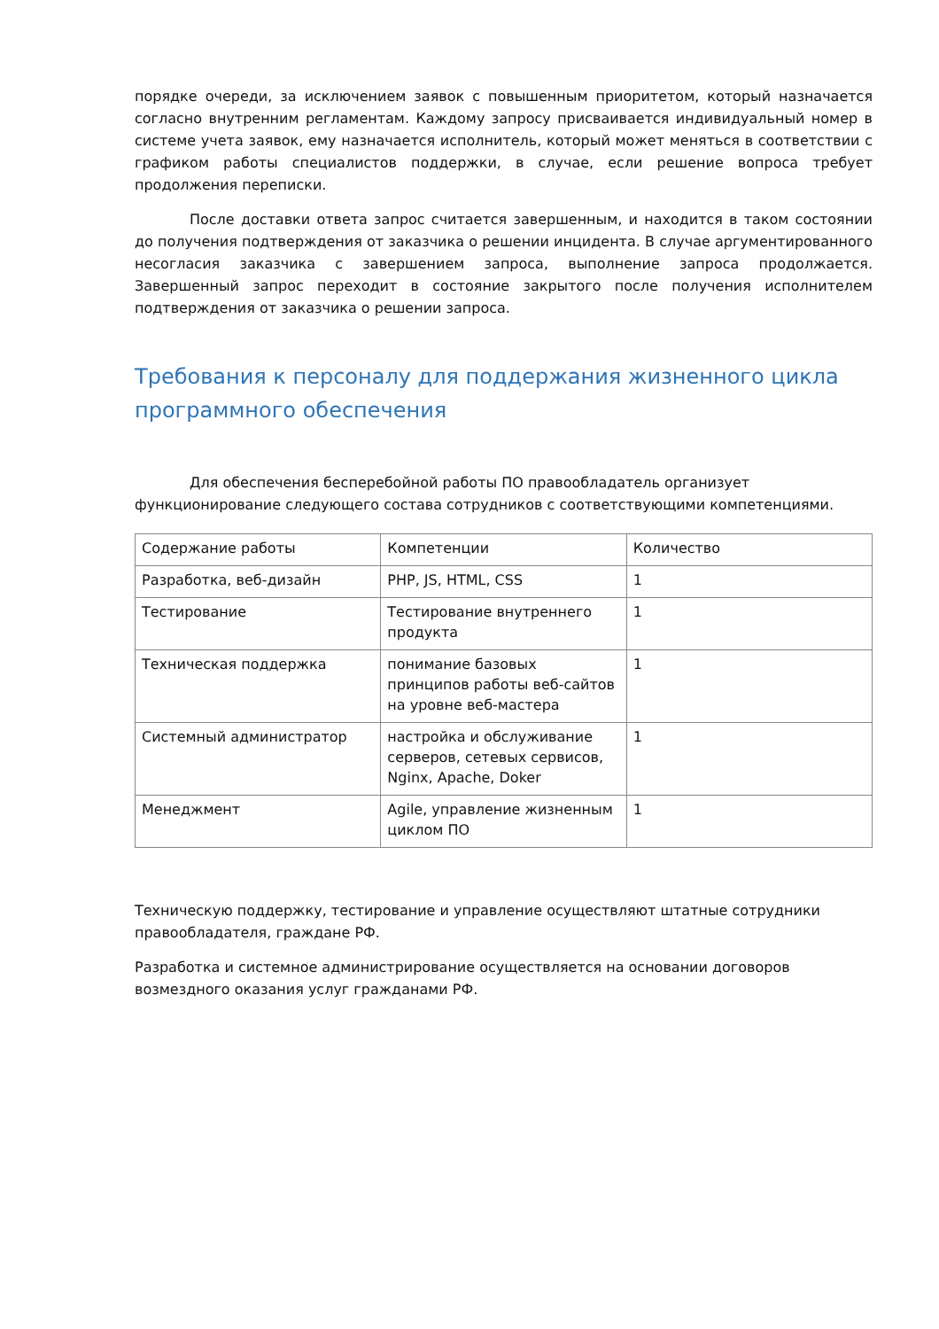порядке очереди, за исключением заявок с повышенным приоритетом, который назначается согласно внутренним регламентам. Каждому запросу присваивается индивидуальный номер в системе учета заявок, ему назначается исполнитель, который может меняться в соответствии с графиком работы специалистов поддержки, в случае, если решение вопроса требует продолжения переписки.
После доставки ответа запрос считается завершенным, и находится в таком состоянии до получения подтверждения от заказчика о решении инцидента. В случае аргументированного несогласия заказчика с завершением запроса, выполнение запроса продолжается. Завершенный запрос переходит в состояние закрытого после получения исполнителем подтверждения от заказчика о решении запроса.
Требования к персоналу для поддержания жизненного цикла программного обеспечения
Для обеспечения бесперебойной работы ПО правообладатель организует функционирование следующего состава сотрудников с соответствующими компетенциями.
| Содержание работы | Компетенции | Количество |
| Разработка, веб-дизайн | PHP, JS, HTML, CSS | 1 |
| Тестирование | Тестирование внутреннего продукта | 1 |
| Техническая поддержка | понимание базовых принципов работы веб-сайтов на уровне веб-мастера | 1 |
| Системный администратор | настройка и обслуживание серверов, сетевых сервисов, Nginx, Apache, Doker | 1 |
| Менеджмент | Agile, управление жизненным циклом ПО | 1 |
Техническую поддержку, тестирование и управление осуществляют штатные сотрудники правообладателя, граждане РФ.
Разработка и системное администрирование осуществляется на основании договоров возмездного оказания услуг гражданами РФ.